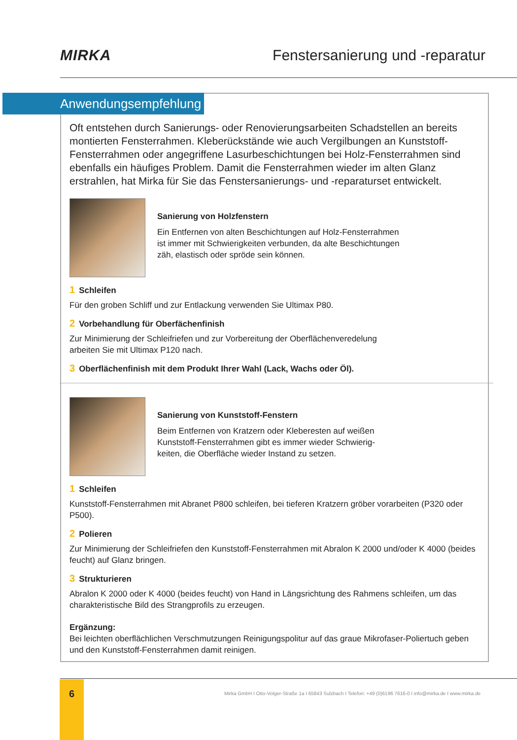MIRKA
Fenstersanierung und -reparatur
Anwendungsempfehlung
Oft entstehen durch Sanierungs- oder Renovierungsarbeiten Schadstellen an bereits montierten Fensterrahmen. Kleberückstände wie auch Vergilbungen an Kunststoff-Fensterrahmen oder angegriffene Lasurbeschichtungen bei Holz-Fensterrahmen sind ebenfalls ein häufiges Problem. Damit die Fensterrahmen wieder im alten Glanz erstrahlen, hat Mirka für Sie das Fenstersanierungs- und -reparaturset entwickelt.
Sanierung von Holzfenstern
Ein Entfernen von alten Beschichtungen auf Holz-Fensterrahmen
ist immer mit Schwierigkeiten verbunden, da alte Beschichtungen
zäh, elastisch oder spröde sein können.
1 Schleifen
Für den groben Schliff und zur Entlackung verwenden Sie Ultimax P80.
2 Vorbehandlung für Oberfächenfinish
Zur Minimierung der Schleifriefen und zur Vorbereitung der Oberflächenveredelung
arbeiten Sie mit Ultimax P120 nach.
3 Oberflächenfinish mit dem Produkt Ihrer Wahl (Lack, Wachs oder Öl).
Sanierung von Kunststoff-Fenstern
Beim Entfernen von Kratzern oder Kleberesten auf weißen
Kunststoff-Fensterrahmen gibt es immer wieder Schwierig-
keiten, die Oberfläche wieder Instand zu setzen.
1 Schleifen
Kunststoff-Fensterrahmen mit Abranet P800 schleifen, bei tieferen Kratzern gröber vorarbeiten (P320 oder P500).
2 Polieren
Zur Minimierung der Schleifriefen den Kunststoff-Fensterrahmen mit Abralon K 2000 und/oder K 4000 (beides feucht) auf Glanz bringen.
3 Strukturieren
Abralon K 2000 oder K 4000 (beides feucht) von Hand in Längsrichtung des Rahmens schleifen, um das charakteristische Bild des Strangprofils zu erzeugen.
Ergänzung:
Bei leichten oberflächlichen Verschmutzungen Reinigungspolitur auf das graue Mikrofaser-Poliertuch geben und den Kunststoff-Fensterrahmen damit reinigen.
6
Mirka GmbH I Otto-Volger-Straße 1a I 65843 Sulzbach I Telefon: +49 (0)6196 7616-0 I info@mirka.de I www.mirka.de